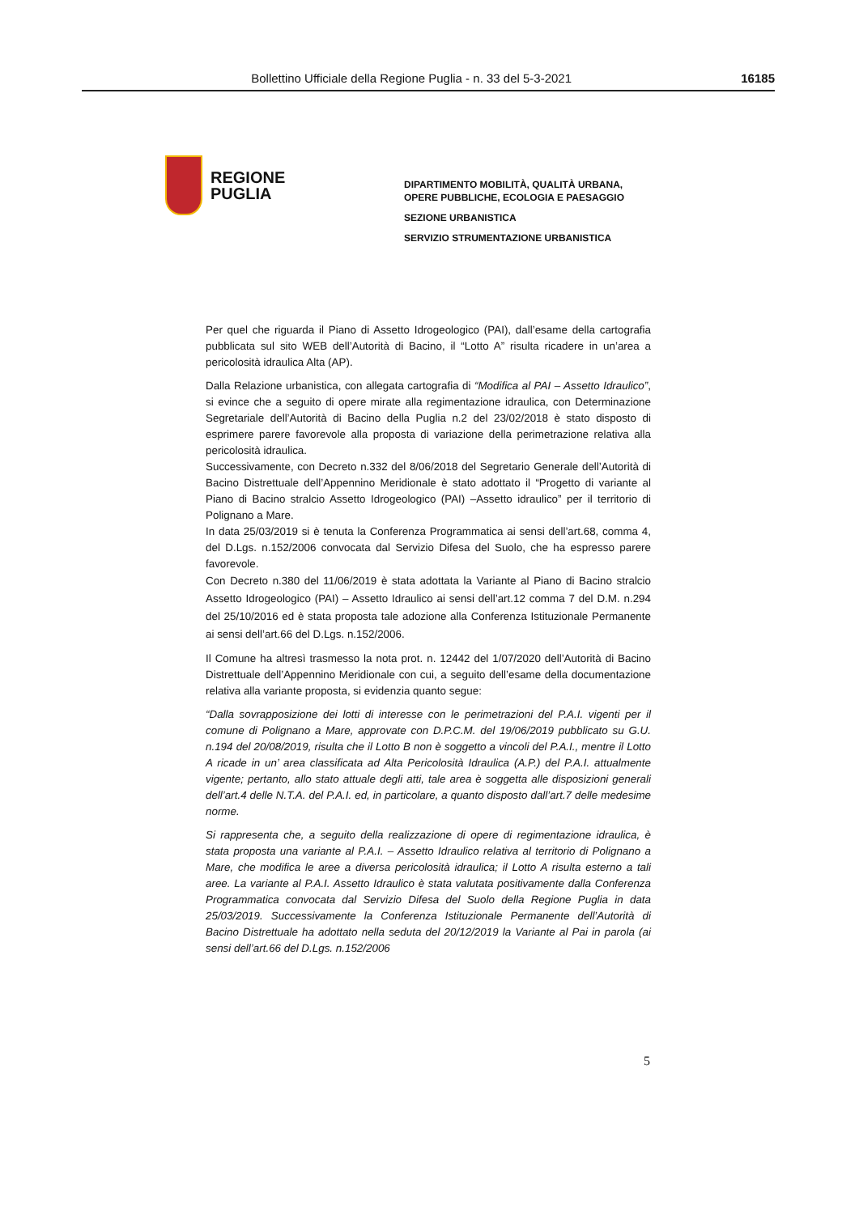Bollettino Ufficiale della Regione Puglia - n. 33 del 5-3-2021 16185
REGIONE
PUGLIA
DIPARTIMENTO MOBILITÀ, QUALITÀ URBANA,
OPERE PUBBLICHE, ECOLOGIA E PAESAGGIO
SEZIONE URBANISTICA
SERVIZIO STRUMENTAZIONE URBANISTICA
Per quel che riguarda il Piano di Assetto Idrogeologico (PAI), dall’esame della cartografia pubblicata sul sito WEB dell’Autorità di Bacino, il “Lotto A” risulta ricadere in un’area a pericolosità idraulica Alta (AP).
Dalla Relazione urbanistica, con allegata cartografia di “Modifica al PAI – Assetto Idraulico”, si evince che a seguito di opere mirate alla regimentazione idraulica, con Determinazione Segretariale dell’Autorità di Bacino della Puglia n.2 del 23/02/2018 è stato disposto di esprimere parere favorevole alla proposta di variazione della perimetrazione relativa alla pericolosità idraulica.
Successivamente, con Decreto n.332 del 8/06/2018 del Segretario Generale dell’Autorità di Bacino Distrettuale dell’Appennino Meridionale è stato adottato il “Progetto di variante al Piano di Bacino stralcio Assetto Idrogeologico (PAI) –Assetto idraulico” per il territorio di Polignano a Mare.
In data 25/03/2019 si è tenuta la Conferenza Programmatica ai sensi dell’art.68, comma 4, del D.Lgs. n.152/2006 convocata dal Servizio Difesa del Suolo, che ha espresso parere favorevole.
Con Decreto n.380 del 11/06/2019 è stata adottata la Variante al Piano di Bacino stralcio Assetto Idrogeologico (PAI) – Assetto Idraulico ai sensi dell’art.12 comma 7 del D.M. n.294 del 25/10/2016 ed è stata proposta tale adozione alla Conferenza Istituzionale Permanente ai sensi dell’art.66 del D.Lgs. n.152/2006.
Il Comune ha altresì trasmesso la nota prot. n. 12442 del 1/07/2020 dell’Autorità di Bacino Distrettuale dell’Appennino Meridionale con cui, a seguito dell’esame della documentazione relativa alla variante proposta, si evidenzia quanto segue:
“Dalla sovrapposizione dei lotti di interesse con le perimetrazioni del P.A.I. vigenti per il comune di Polignano a Mare, approvate con D.P.C.M. del 19/06/2019 pubblicato su G.U. n.194 del 20/08/2019, risulta che il Lotto B non è soggetto a vincoli del P.A.I., mentre il Lotto A ricade in un’ area classificata ad Alta Pericolosità Idraulica (A.P.) del P.A.I. attualmente vigente; pertanto, allo stato attuale degli atti, tale area è soggetta alle disposizioni generali dell’art.4 delle N.T.A. del P.A.I. ed, in particolare, a quanto disposto dall’art.7 delle medesime norme.
Si rappresenta che, a seguito della realizzazione di opere di regimentazione idraulica, è stata proposta una variante al P.A.I. – Assetto Idraulico relativa al territorio di Polignano a Mare, che modifica le aree a diversa pericolosità idraulica; il Lotto A risulta esterno a tali aree. La variante al P.A.I. Assetto Idraulico è stata valutata positivamente dalla Conferenza Programmatica convocata dal Servizio Difesa del Suolo della Regione Puglia in data 25/03/2019. Successivamente la Conferenza Istituzionale Permanente dell’Autorità di Bacino Distrettuale ha adottato nella seduta del 20/12/2019 la Variante al Pai in parola (ai sensi dell’art.66 del D.Lgs. n.152/2006
5